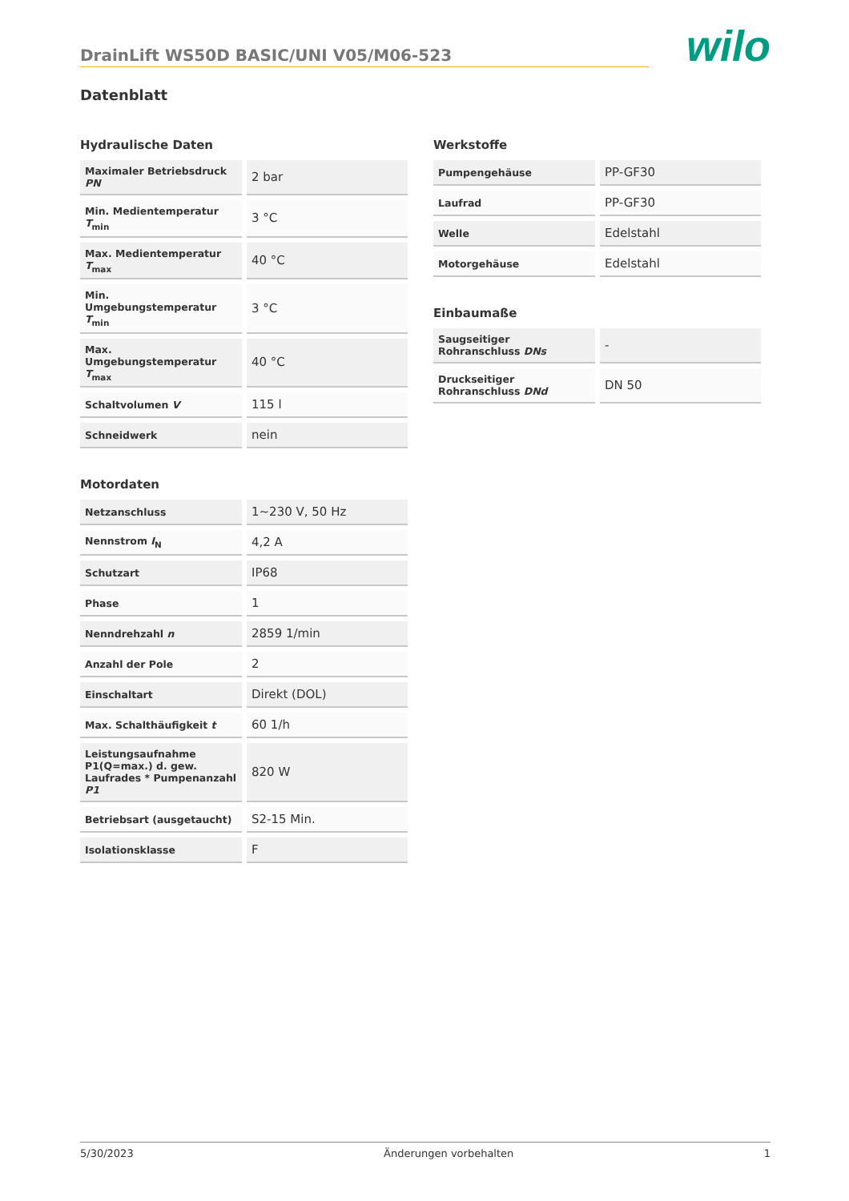DrainLift WS50D BASIC/UNI V05/M06-523
wilo
Datenblatt
Hydraulische Daten
| Maximaler Betriebsdruck PN | 2 bar |
| Min. Medientemperatur T<sub>min</sub> | 3 °C |
| Max. Medientemperatur T<sub>max</sub> | 40 °C |
| Min. Umgebungstemperatur T<sub>min</sub> | 3 °C |
| Max. Umgebungstemperatur T<sub>max</sub> | 40 °C |
| Schaltvolumen V | 115 l |
| Schneidwerk | nein |
Motordaten
| Netzanschluss | 1~230 V, 50 Hz |
| Nennstrom I<sub>N</sub> | 4,2 A |
| Schutzart | IP68 |
| Phase | 1 |
| Nenndrehzahl n | 2859 1/min |
| Anzahl der Pole | 2 |
| Einschaltart | Direkt (DOL) |
| Max. Schalthäufigkeit t | 60 1/h |
| Leistungsaufnahme P1(Q=max.) d. gew. Laufrades * Pumpenanzahl P1 | 820 W |
| Betriebsart (ausgetaucht) | S2-15 Min. |
| Isolationsklasse | F |
Werkstoffe
| Pumpengehäuse | PP-GF30 |
| Laufrad | PP-GF30 |
| Welle | Edelstahl |
| Motorgehäuse | Edelstahl |
Einbaumaße
| Saugseitiger Rohranschluss DNs | - |
| Druckseitiger Rohranschluss DNd | DN 50 |
5/30/2023 Änderungen vorbehalten 1